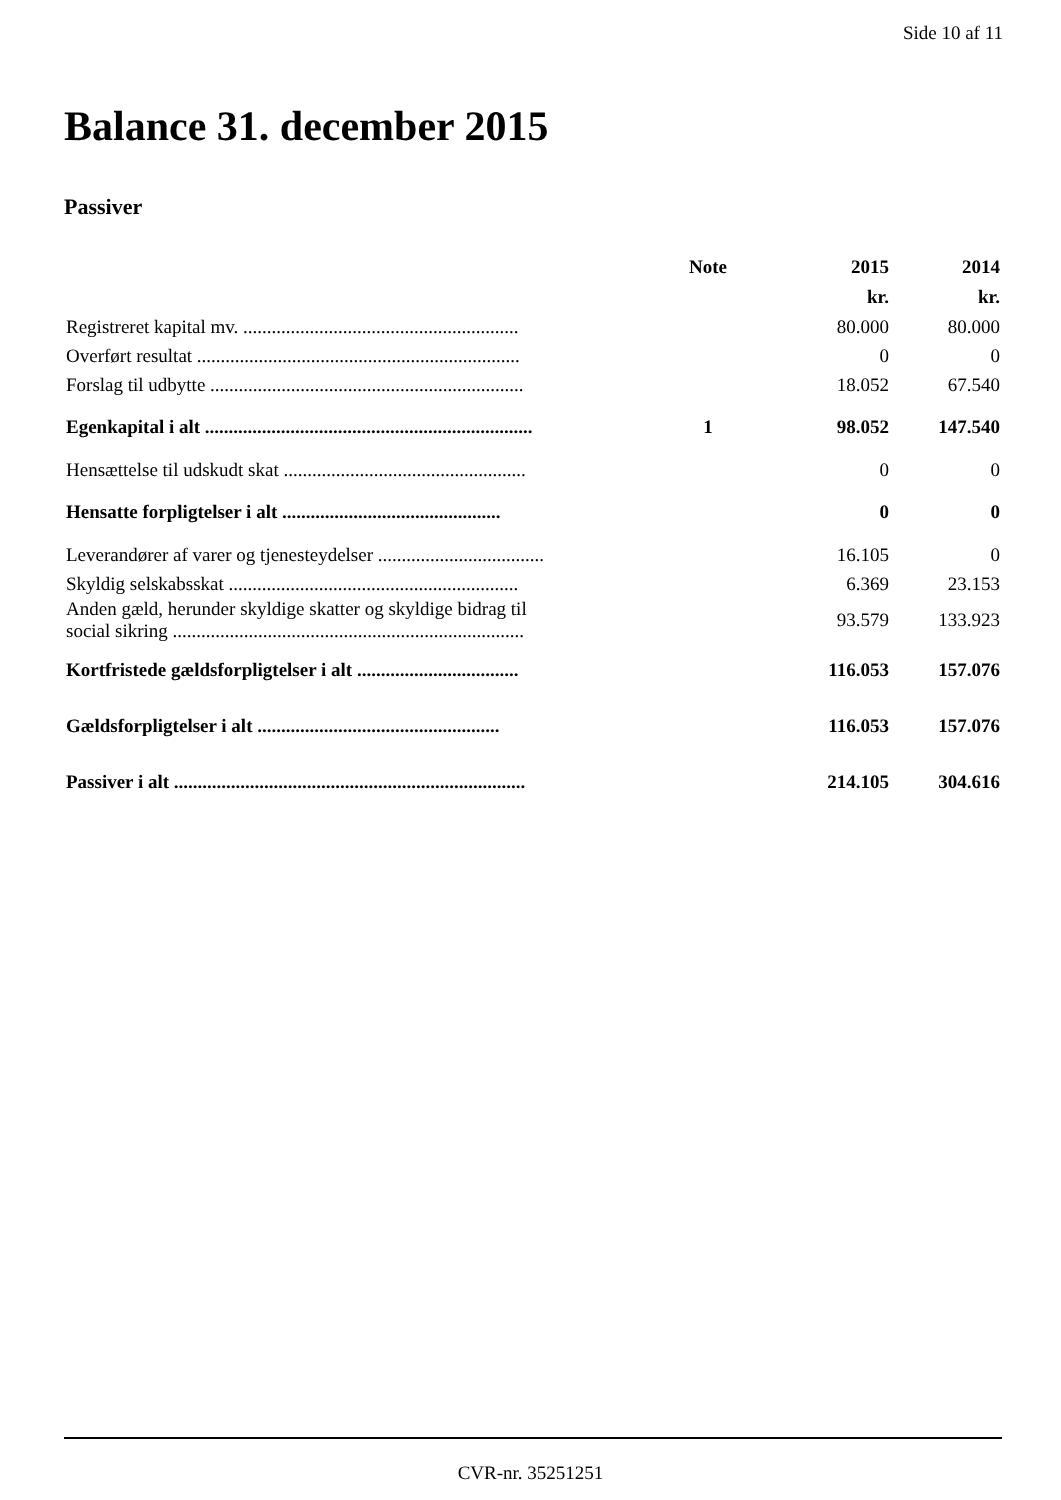Side 10 af 11
Balance 31. december 2015
Passiver
| | Note | 2015 | 2014 |
| --- | --- | --- | --- |
| | | kr. | kr. |
| Registreret kapital mv. .......................................................... | | 80.000 | 80.000 |
| Overført resultat .................................................................... | | 0 | 0 |
| Forslag til udbytte .................................................................. | | 18.052 | 67.540 |
| Egenkapital i alt ..................................................................... | 1 | 98.052 | 147.540 |
| Hensættelse til udskudt skat ................................................... | | 0 | 0 |
| Hensatte forpligtelser i alt .............................................. | | 0 | 0 |
| Leverandører af varer og tjenesteydelser ................................... | | 16.105 | 0 |
| Skyldig selskabsskat ............................................................. | | 6.369 | 23.153 |
| Anden gæld, herunder skyldige skatter og skyldige bidrag til social sikring .......................................................................... | | 93.579 | 133.923 |
| Kortfristede gældsforpligtelser i alt .................................. | | 116.053 | 157.076 |
| Gældsforpligtelser i alt ................................................... | | 116.053 | 157.076 |
| Passiver i alt .......................................................................... | | 214.105 | 304.616 |
CVR-nr. 35251251